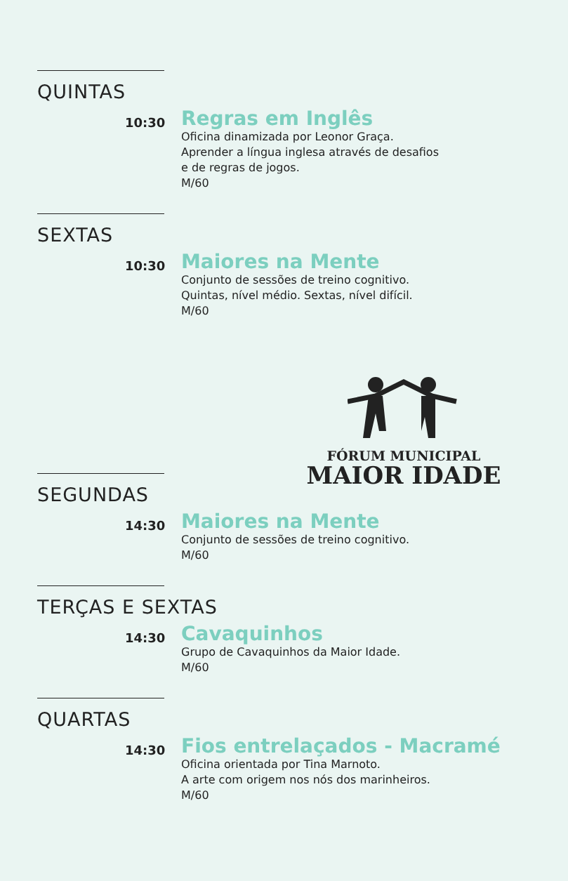QUINTAS
10:30
Regras em Inglês
Oficina dinamizada por Leonor Graça.
Aprender a língua inglesa através de desafios
e de regras de jogos.
M/60
SEXTAS
10:30
Maiores na Mente
Conjunto de sessões de treino cognitivo.
Quintas, nível médio. Sextas, nível difícil.
M/60
FÓRUM MUNICIPAL
MAIOR IDADE
SEGUNDAS
14:30
Maiores na Mente
Conjunto de sessões de treino cognitivo.
M/60
TERÇAS E SEXTAS
14:30
Cavaquinhos
Grupo de Cavaquinhos da Maior Idade.
M/60
QUARTAS
14:30
Fios entrelaçados - Macramé
Oficina orientada por Tina Marnoto.
A arte com origem nos nós dos marinheiros.
M/60